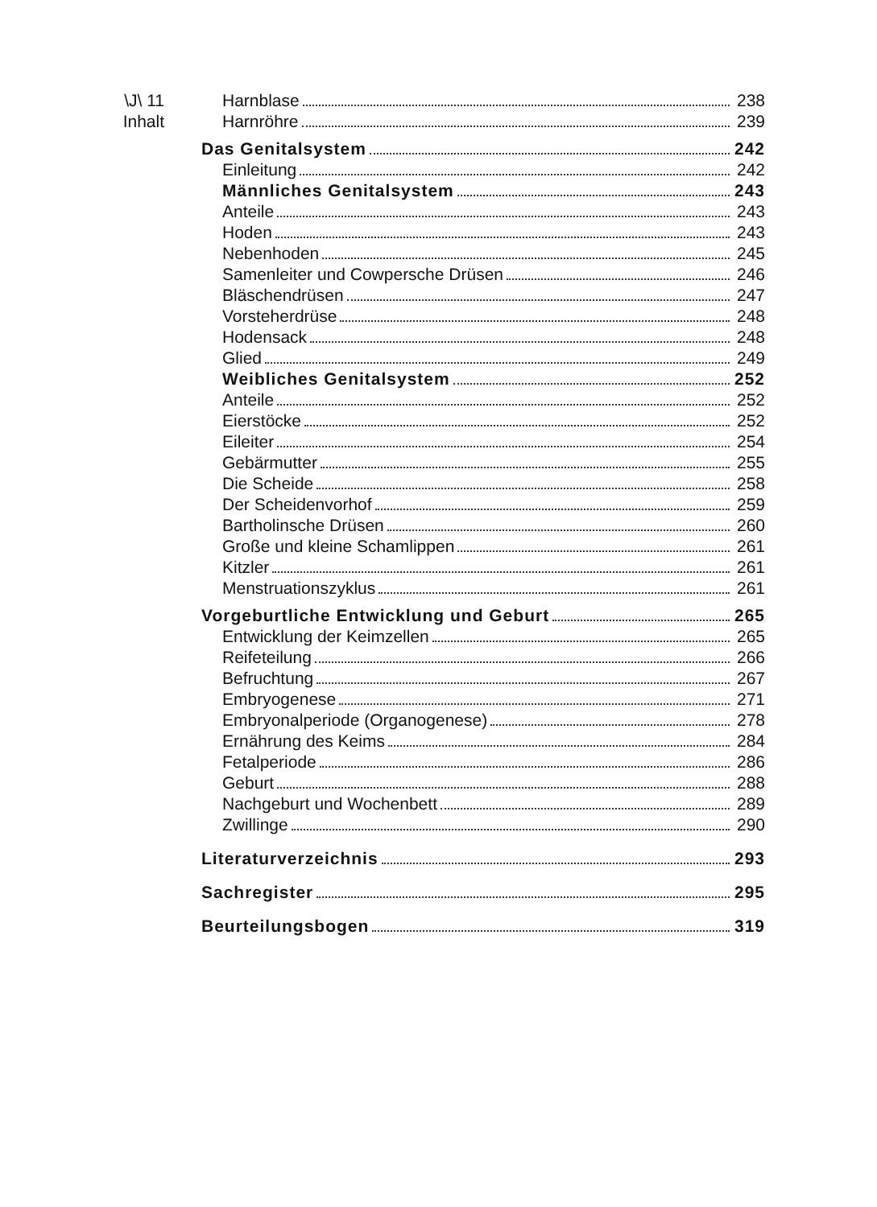\J\ 11
Inhalt
Harnblase 238
Harnröhre 239
Das Genitalsystem 242
Einleitung 242
Männliches Genitalsystem 243
Anteile 243
Hoden 243
Nebenhoden 245
Samenleiter und Cowpersche Drüsen 246
Bläschendrüsen 247
Vorsteherdrüse 248
Hodensack 248
Glied 249
Weibliches Genitalsystem 252
Anteile 252
Eierstöcke 252
Eileiter 254
Gebärmutter 255
Die Scheide 258
Der Scheidenvorhof 259
Bartholinsche Drüsen 260
Große und kleine Schamlippen 261
Kitzler 261
Menstruationszyklus 261
Vorgeburtliche Entwicklung und Geburt 265
Entwicklung der Keimzellen 265
Reifeteilung 266
Befruchtung 267
Embryogenese 271
Embryonalperiode (Organogenese) 278
Ernährung des Keims 284
Fetalperiode 286
Geburt 288
Nachgeburt und Wochenbett 289
Zwillinge 290
Literaturverzeichnis 293
Sachregister 295
Beurteilungsbogen 319